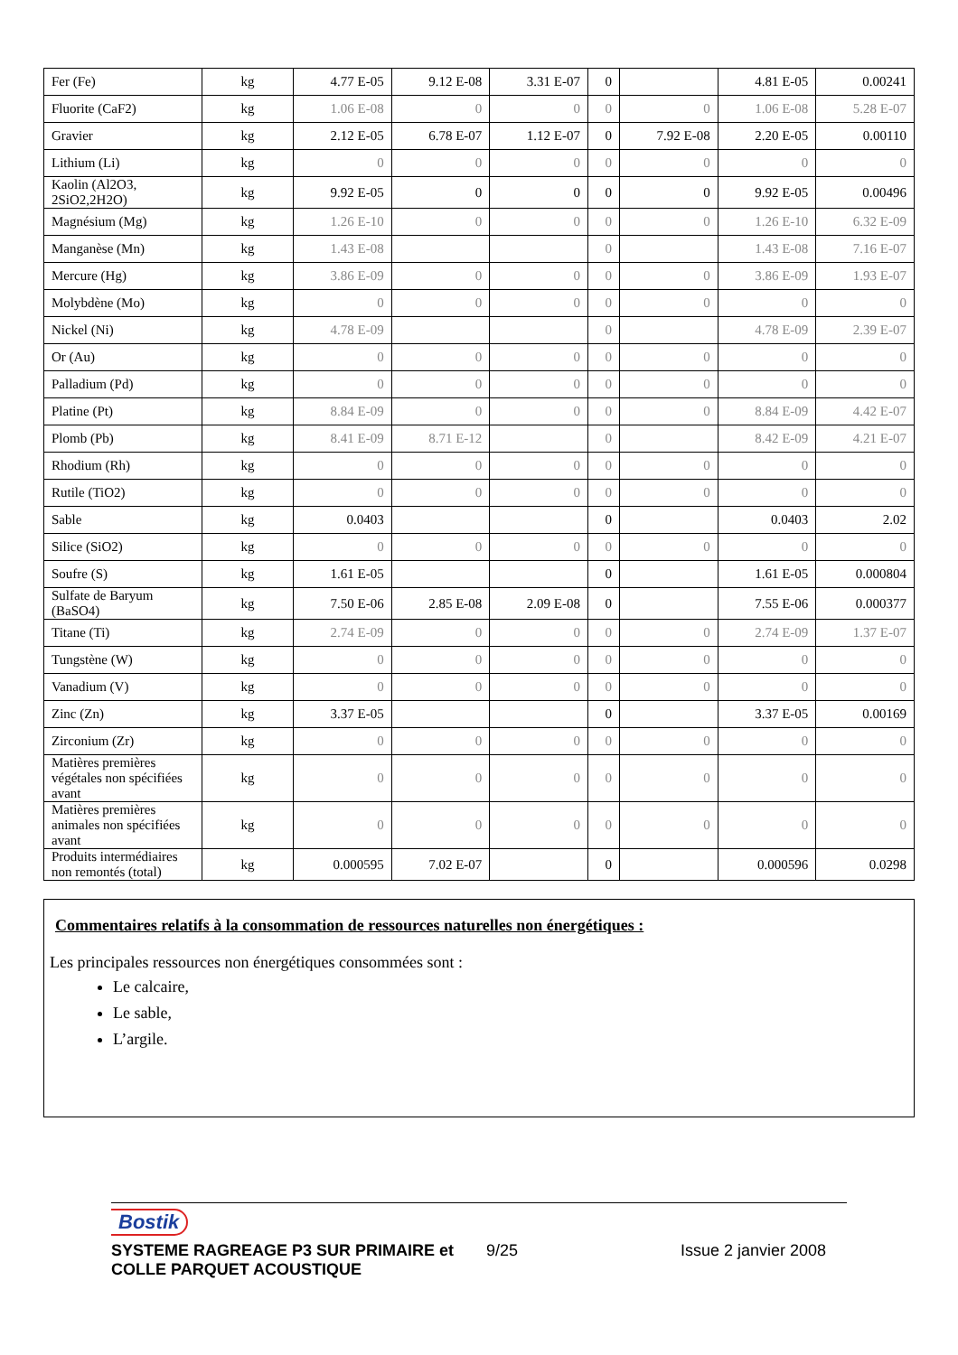| Fer (Fe) | kg | 4.77 E-05 | 9.12 E-08 | 3.31 E-07 | 0 | | 4.81 E-05 | 0.00241 |
| Fluorite (CaF2) | kg | 1.06 E-08 | 0 | 0 | 0 | 0 | 1.06 E-08 | 5.28 E-07 |
| Gravier | kg | 2.12 E-05 | 6.78 E-07 | 1.12 E-07 | 0 | 7.92 E-08 | 2.20 E-05 | 0.00110 |
| Lithium (Li) | kg | 0 | 0 | 0 | 0 | 0 | 0 | 0 |
| Kaolin (Al2O3, 2SiO2,2H2O) | kg | 9.92 E-05 | 0 | 0 | 0 | 0 | 9.92 E-05 | 0.00496 |
| Magnésium (Mg) | kg | 1.26 E-10 | 0 | 0 | 0 | 0 | 1.26 E-10 | 6.32 E-09 |
| Manganèse (Mn) | kg | 1.43 E-08 | | | 0 | | 1.43 E-08 | 7.16 E-07 |
| Mercure (Hg) | kg | 3.86 E-09 | 0 | 0 | 0 | 0 | 3.86 E-09 | 1.93 E-07 |
| Molybdène (Mo) | kg | 0 | 0 | 0 | 0 | 0 | 0 | 0 |
| Nickel (Ni) | kg | 4.78 E-09 | | | 0 | | 4.78 E-09 | 2.39 E-07 |
| Or (Au) | kg | 0 | 0 | 0 | 0 | 0 | 0 | 0 |
| Palladium (Pd) | kg | 0 | 0 | 0 | 0 | 0 | 0 | 0 |
| Platine (Pt) | kg | 8.84 E-09 | 0 | 0 | 0 | 0 | 8.84 E-09 | 4.42 E-07 |
| Plomb (Pb) | kg | 8.41 E-09 | 8.71 E-12 | | 0 | | 8.42 E-09 | 4.21 E-07 |
| Rhodium (Rh) | kg | 0 | 0 | 0 | 0 | 0 | 0 | 0 |
| Rutile (TiO2) | kg | 0 | 0 | 0 | 0 | 0 | 0 | 0 |
| Sable | kg | 0.0403 | | | 0 | | 0.0403 | 2.02 |
| Silice (SiO2) | kg | 0 | 0 | 0 | 0 | 0 | 0 | 0 |
| Soufre (S) | kg | 1.61 E-05 | | | 0 | | 1.61 E-05 | 0.000804 |
| Sulfate de Baryum (BaSO4) | kg | 7.50 E-06 | 2.85 E-08 | 2.09 E-08 | 0 | | 7.55 E-06 | 0.000377 |
| Titane (Ti) | kg | 2.74 E-09 | 0 | 0 | 0 | 0 | 2.74 E-09 | 1.37 E-07 |
| Tungstène (W) | kg | 0 | 0 | 0 | 0 | 0 | 0 | 0 |
| Vanadium (V) | kg | 0 | 0 | 0 | 0 | 0 | 0 | 0 |
| Zinc (Zn) | kg | 3.37 E-05 | | | 0 | | 3.37 E-05 | 0.00169 |
| Zirconium (Zr) | kg | 0 | 0 | 0 | 0 | 0 | 0 | 0 |
| Matières premières végétales non spécifiées avant | kg | 0 | 0 | 0 | 0 | 0 | 0 | 0 |
| Matières premières animales non spécifiées avant | kg | 0 | 0 | 0 | 0 | 0 | 0 | 0 |
| Produits intermédiaires non remontés (total) | kg | 0.000595 | 7.02 E-07 | | 0 | | 0.000596 | 0.0298 |
Commentaires relatifs à la consommation de ressources naturelles non énergétiques :
Les principales ressources non énergétiques consommées sont :
Le calcaire,
Le sable,
L’argile.
Bostik
SYSTEME RAGREAGE P3 SUR PRIMAIRE et COLLE PARQUET ACOUSTIQUE
9/25 Issue 2 janvier 2008